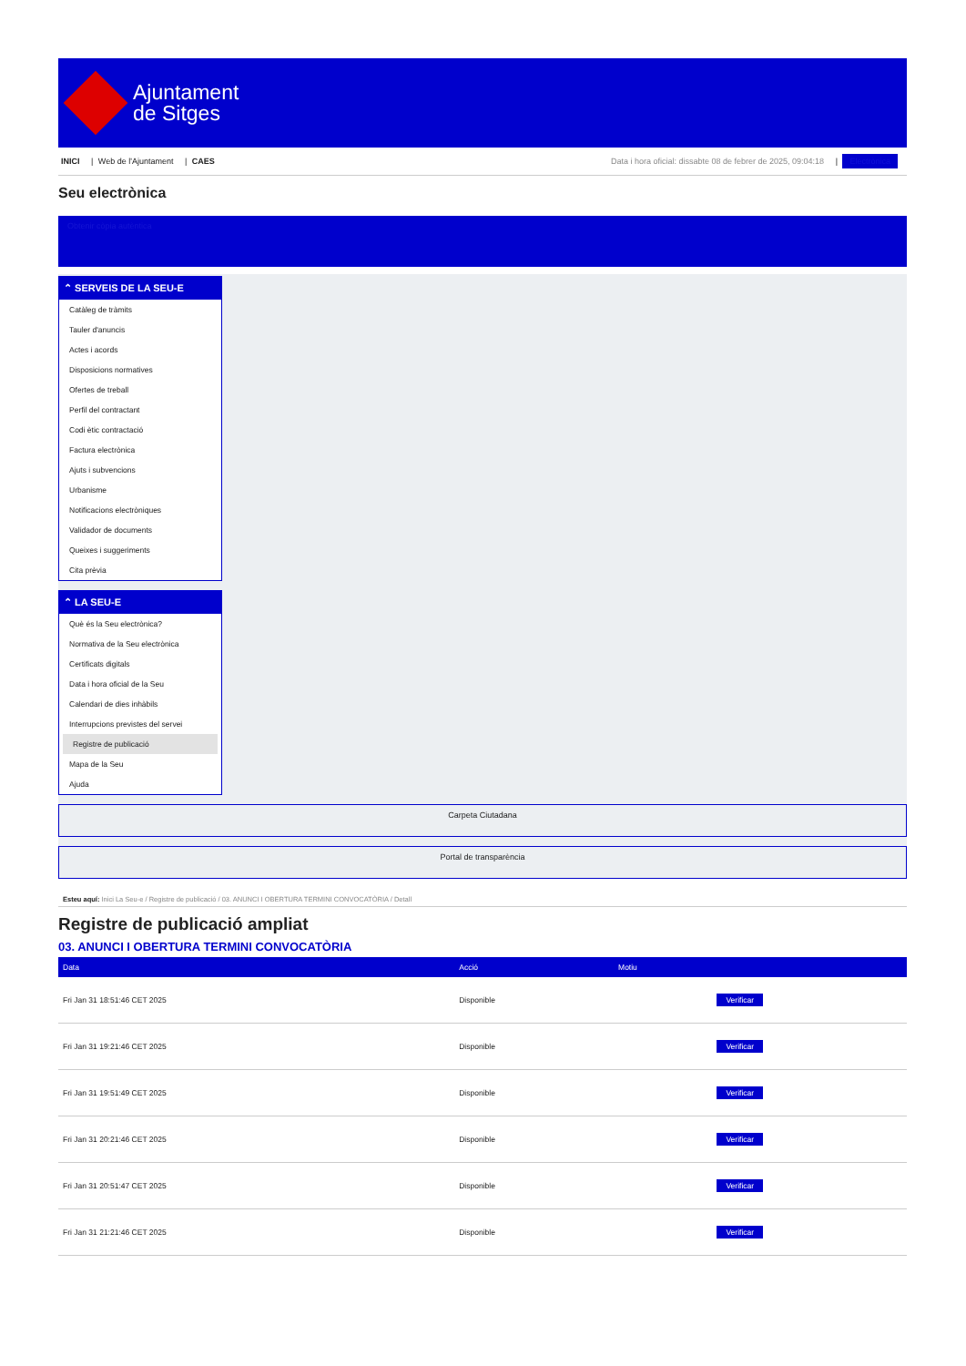Ajuntament
de Sitges
INICI | Web de l'Ajuntament | CAES
Data i hora oficial: dissabte 08 de febrer de 2025, 09:04:18 | Electrònica
Seu electrònica
Obtenir còpia autèntica
⌃ SERVEIS DE LA SEU-E
Catàleg de tràmits
Tauler d'anuncis
Actes i acords
Disposicions normatives
Ofertes de treball
Perfil del contractant
Codi ètic contractació
Factura electrònica
Ajuts i subvencions
Urbanisme
Notificacions electròniques
Validador de documents
Queixes i suggeriments
Cita prèvia
⌃ LA SEU-E
Què és la Seu electrònica?
Normativa de la Seu electrònica
Certificats digitals
Data i hora oficial de la Seu
Calendari de dies inhàbils
Interrupcions previstes del servei
Registre de publicació
Mapa de la Seu
Ajuda
Carpeta Ciutadana
Portal de transparència
Esteu aquí: Inici La Seu-e / Registre de publicació / 03. ANUNCI I OBERTURA TERMINI CONVOCATÒRIA / Detall
Registre de publicació ampliat
03. ANUNCI I OBERTURA TERMINI CONVOCATÒRIA
| Data | Acció | Motiu | |
| --- | --- | --- | --- |
| Fri Jan 31 18:51:46 CET 2025 | Disponible | | Verificar |
| Fri Jan 31 19:21:46 CET 2025 | Disponible | | Verificar |
| Fri Jan 31 19:51:49 CET 2025 | Disponible | | Verificar |
| Fri Jan 31 20:21:46 CET 2025 | Disponible | | Verificar |
| Fri Jan 31 20:51:47 CET 2025 | Disponible | | Verificar |
| Fri Jan 31 21:21:46 CET 2025 | Disponible | | Verificar |